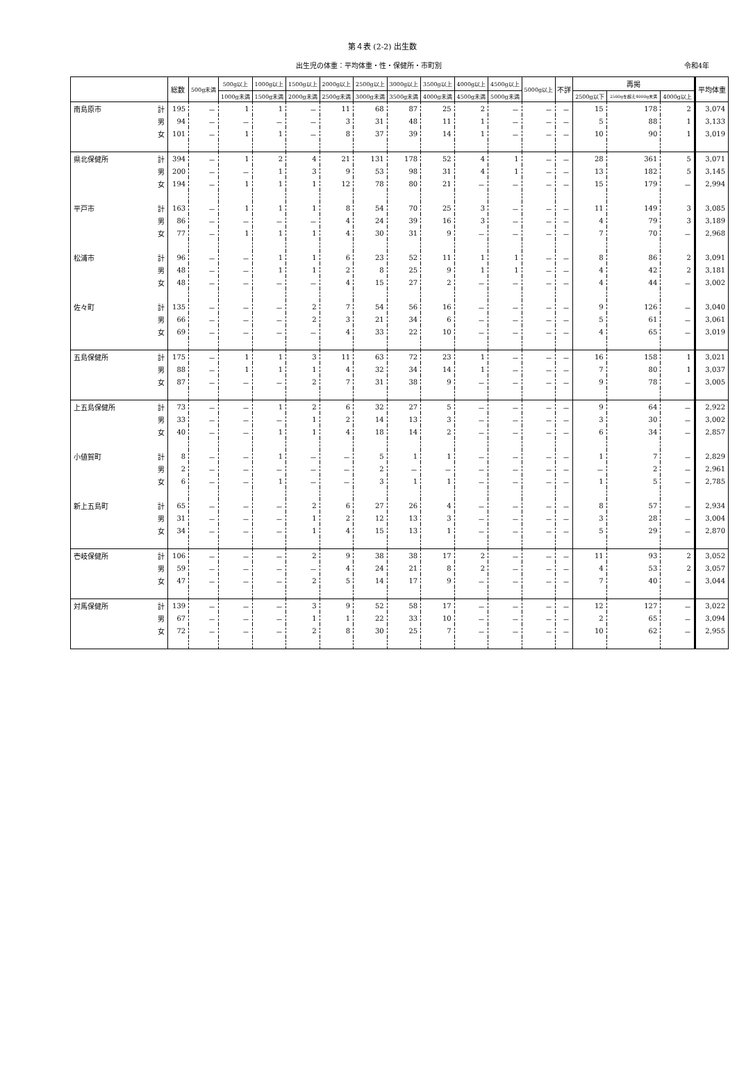第４表 (2-2) 出生数
出生児の体重：平均体重・性・保健所・市町別 令和4年
| | | 総数 | 500g未満 | 500g以上 | 1000g以上 | 1500g以上 | 2000g以上 | 2500g以上 | 3000g以上 | 3500g以上 | 4000g以上 | 4500g以上 | 5000g以上 | 不詳 | 再掲 | | | 平均体重 |
| --- | --- | --- | --- | --- | --- | --- | --- | --- | --- | --- | --- | --- | --- | --- | --- | --- | --- | --- |
| | | | | 1000g未満 | 1500g未満 | 2000g未満 | 2500g未満 | 3000g未満 | 3500g未満 | 4000g未満 | 4500g未満 | 5000g未満 | | | 2500g以下 | 2500gを超え4000g未満 | 4000g以上 | |
| 南島原市 | 計 | 195 | － | 1 | 1 | － | 11 | 68 | 87 | 25 | 2 | － | － | － | 15 | 178 | 2 | 3,074 |
| | 男 | 94 | － | － | － | － | 3 | 31 | 48 | 11 | 1 | － | － | － | 5 | 88 | 1 | 3,133 |
| | 女 | 101 | － | 1 | 1 | － | 8 | 37 | 39 | 14 | 1 | － | － | － | 10 | 90 | 1 | 3,019 |
| 県北保健所 | 計 | 394 | － | 1 | 2 | 4 | 21 | 131 | 178 | 52 | 4 | 1 | － | － | 28 | 361 | 5 | 3,071 |
| | 男 | 200 | － | － | 1 | 3 | 9 | 53 | 98 | 31 | 4 | 1 | － | － | 13 | 182 | 5 | 3,145 |
| | 女 | 194 | － | 1 | 1 | 1 | 12 | 78 | 80 | 21 | － | － | － | － | 15 | 179 | － | 2,994 |
| 平戸市 | 計 | 163 | － | 1 | 1 | 1 | 8 | 54 | 70 | 25 | 3 | － | － | － | 11 | 149 | 3 | 3,085 |
| | 男 | 86 | － | － | － | － | 4 | 24 | 39 | 16 | 3 | － | － | － | 4 | 79 | 3 | 3,189 |
| | 女 | 77 | － | 1 | 1 | 1 | 4 | 30 | 31 | 9 | － | － | － | － | 7 | 70 | － | 2,968 |
| 松浦市 | 計 | 96 | － | － | 1 | 1 | 6 | 23 | 52 | 11 | 1 | 1 | － | － | 8 | 86 | 2 | 3,091 |
| | 男 | 48 | － | － | 1 | 1 | 2 | 8 | 25 | 9 | 1 | 1 | － | － | 4 | 42 | 2 | 3,181 |
| | 女 | 48 | － | － | － | － | 4 | 15 | 27 | 2 | － | － | － | － | 4 | 44 | － | 3,002 |
| 佐々町 | 計 | 135 | － | － | － | 2 | 7 | 54 | 56 | 16 | － | － | － | － | 9 | 126 | － | 3,040 |
| | 男 | 66 | － | － | － | 2 | 3 | 21 | 34 | 6 | － | － | － | － | 5 | 61 | － | 3,061 |
| | 女 | 69 | － | － | － | － | 4 | 33 | 22 | 10 | － | － | － | － | 4 | 65 | － | 3,019 |
| 五島保健所 | 計 | 175 | － | 1 | 1 | 3 | 11 | 63 | 72 | 23 | 1 | － | － | － | 16 | 158 | 1 | 3,021 |
| | 男 | 88 | － | 1 | 1 | 1 | 4 | 32 | 34 | 14 | 1 | － | － | － | 7 | 80 | 1 | 3,037 |
| | 女 | 87 | － | － | － | 2 | 7 | 31 | 38 | 9 | － | － | － | － | 9 | 78 | － | 3,005 |
| 上五島保健所 | 計 | 73 | － | － | 1 | 2 | 6 | 32 | 27 | 5 | － | － | － | － | 9 | 64 | － | 2,922 |
| | 男 | 33 | － | － | － | 1 | 2 | 14 | 13 | 3 | － | － | － | － | 3 | 30 | － | 3,002 |
| | 女 | 40 | － | － | 1 | 1 | 4 | 18 | 14 | 2 | － | － | － | － | 6 | 34 | － | 2,857 |
| 小値賀町 | 計 | 8 | － | － | 1 | － | － | 5 | 1 | 1 | － | － | － | － | 1 | 7 | － | 2,829 |
| | 男 | 2 | － | － | － | － | － | 2 | － | － | － | － | － | － | － | 2 | － | 2,961 |
| | 女 | 6 | － | － | 1 | － | － | 3 | 1 | 1 | － | － | － | － | 1 | 5 | － | 2,785 |
| 新上五島町 | 計 | 65 | － | － | － | 2 | 6 | 27 | 26 | 4 | － | － | － | － | 8 | 57 | － | 2,934 |
| | 男 | 31 | － | － | － | 1 | 2 | 12 | 13 | 3 | － | － | － | － | 3 | 28 | － | 3,004 |
| | 女 | 34 | － | － | － | 1 | 4 | 15 | 13 | 1 | － | － | － | － | 5 | 29 | － | 2,870 |
| 壱岐保健所 | 計 | 106 | － | － | － | 2 | 9 | 38 | 38 | 17 | 2 | － | － | － | 11 | 93 | 2 | 3,052 |
| | 男 | 59 | － | － | － | － | 4 | 24 | 21 | 8 | 2 | － | － | － | 4 | 53 | 2 | 3,057 |
| | 女 | 47 | － | － | － | 2 | 5 | 14 | 17 | 9 | － | － | － | － | 7 | 40 | － | 3,044 |
| 対馬保健所 | 計 | 139 | － | － | － | 3 | 9 | 52 | 58 | 17 | － | － | － | － | 12 | 127 | － | 3,022 |
| | 男 | 67 | － | － | － | 1 | 1 | 22 | 33 | 10 | － | － | － | － | 2 | 65 | － | 3,094 |
| | 女 | 72 | － | － | － | 2 | 8 | 30 | 25 | 7 | － | － | － | － | 10 | 62 | － | 2,955 |